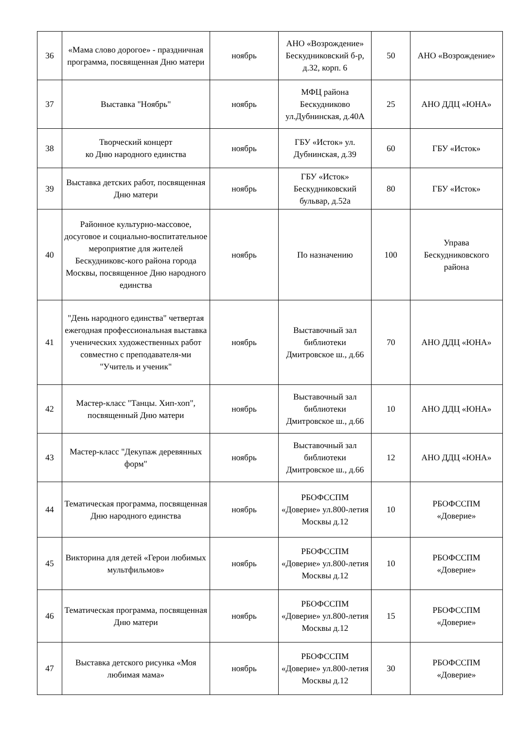| 36 | «Мама слово дорогое» - праздничная программа, посвященная Дню матери | ноябрь | АНО «Возрождение» Бескудниковский б-р, д.32, корп. 6 | 50 | АНО «Возрождение» |
| 37 | Выставка "Ноябрь" | ноябрь | МФЦ района Бескудниково ул.Дубнинская, д.40А | 25 | АНО ДДЦ «ЮНА» |
| 38 | Творческий концерт ко Дню народного единства | ноябрь | ГБУ «Исток» ул. Дубнинская, д.39 | 60 | ГБУ «Исток» |
| 39 | Выставка детских работ, посвященная Дню матери | ноябрь | ГБУ «Исток» Бескудниковский бульвар, д.52а | 80 | ГБУ «Исток» |
| 40 | Районное культурно-массовое, досуговое и социально-воспитательное мероприятие для жителей Бескудниковс-кого района города Москвы, посвященное Дню народного единства | ноябрь | По назначению | 100 | Управа Бескудниковского района |
| 41 | "День народного единства" четвертая ежегодная профессиональная выставка ученических художественных работ совместно с преподавателя-ми "Учитель и ученик" | ноябрь | Выставочный зал библиотеки Дмитровское ш., д.66 | 70 | АНО ДДЦ «ЮНА» |
| 42 | Мастер-класс "Танцы. Хип-хоп", посвященный Дню матери | ноябрь | Выставочный зал библиотеки Дмитровское ш., д.66 | 10 | АНО ДДЦ «ЮНА» |
| 43 | Мастер-класс "Декупаж деревянных форм" | ноябрь | Выставочный зал библиотеки Дмитровское ш., д.66 | 12 | АНО ДДЦ «ЮНА» |
| 44 | Тематическая программа, посвященная Дню народного единства | ноябрь | РБОФССПМ «Доверие» ул.800-летия Москвы д.12 | 10 | РБОФССПМ «Доверие» |
| 45 | Викторина для детей «Герои любимых мультфильмов» | ноябрь | РБОФССПМ «Доверие» ул.800-летия Москвы д.12 | 10 | РБОФССПМ «Доверие» |
| 46 | Тематическая программа, посвященная Дню матери | ноябрь | РБОФССПМ «Доверие» ул.800-летия Москвы д.12 | 15 | РБОФССПМ «Доверие» |
| 47 | Выставка детского рисунка «Моя любимая мама» | ноябрь | РБОФССПМ «Доверие» ул.800-летия Москвы д.12 | 30 | РБОФССПМ «Доверие» |